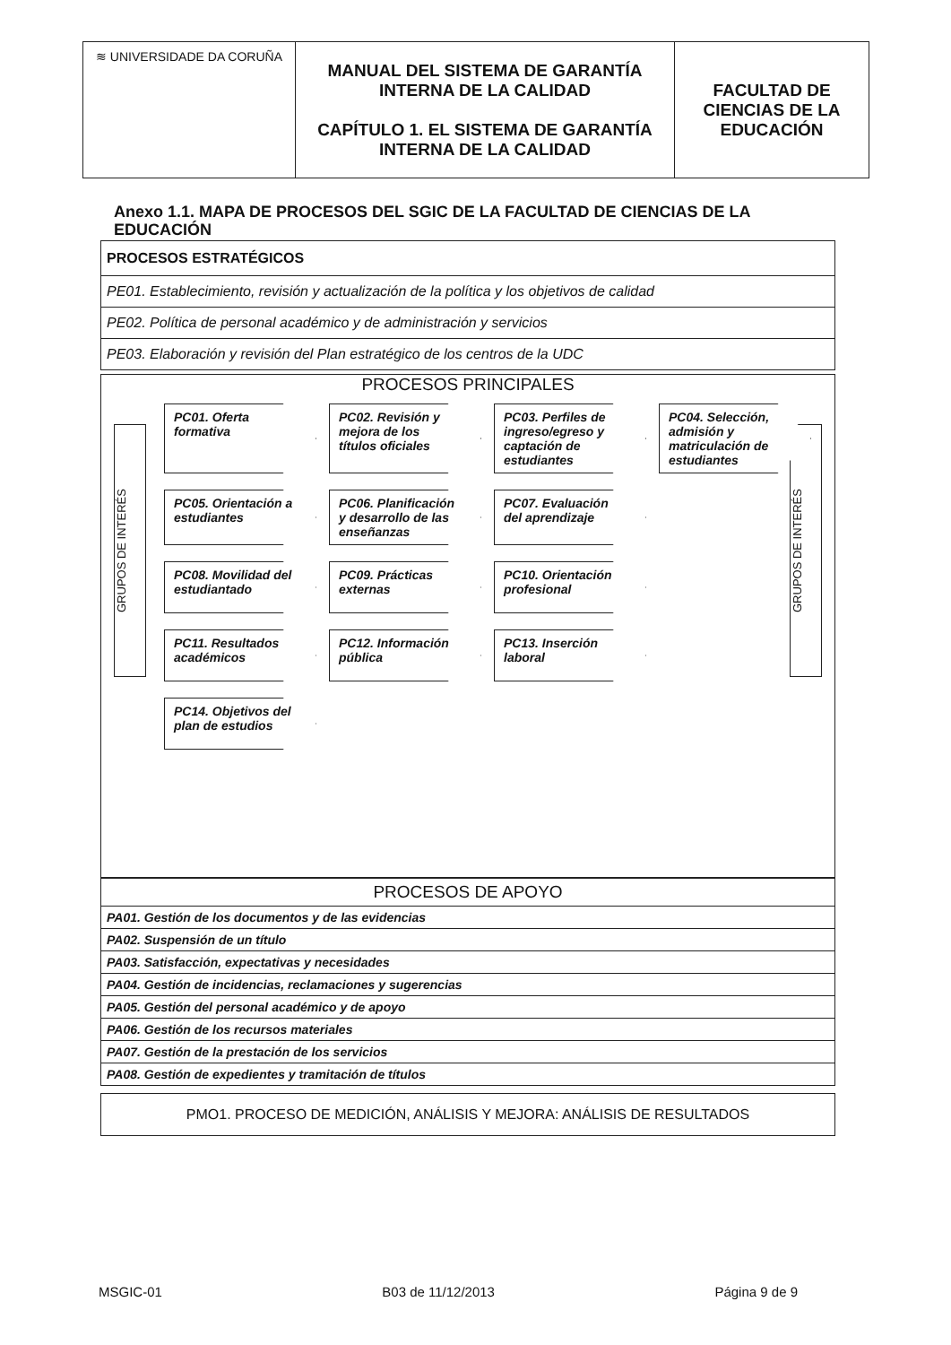| ≋ UNIVERSIDADE DA CORUÑA | MANUAL DEL SISTEMA DE GARANTÍA INTERNA DE LA CALIDAD CAPÍTULO 1. EL SISTEMA DE GARANTÍA INTERNA DE LA CALIDAD | FACULTAD DE CIENCIAS DE LA EDUCACIÓN |
Anexo 1.1. MAPA DE PROCESOS DEL SGIC DE LA FACULTAD DE CIENCIAS DE LA EDUCACIÓN
PROCESOS ESTRATÉGICOS
PE01. Establecimiento, revisión y actualización de la política y los objetivos de calidad
PE02. Política de personal académico y de administración y servicios
PE03. Elaboración y revisión del Plan estratégico de los centros de la UDC
PROCESOS PRINCIPALES
GRUPOS DE INTERÉS
GRUPOS DE INTERÉS
PC01. Oferta formativa
PC02. Revisión y mejora de los títulos oficiales
PC03. Perfiles de ingreso/egreso y captación de estudiantes
PC04. Selección, admisión y matriculación de estudiantes
PC05. Orientación a estudiantes
PC06. Planificación y desarrollo de las enseñanzas
PC07. Evaluación del aprendizaje
PC08. Movilidad del estudiantado
PC09. Prácticas externas
PC10. Orientación profesional
PC11. Resultados académicos
PC12. Información pública
PC13. Inserción laboral
PC14. Objetivos del plan de estudios
PROCESOS DE APOYO
PA01. Gestión de los documentos y de las evidencias
PA02. Suspensión de un título
PA03. Satisfacción, expectativas y necesidades
PA04. Gestión de incidencias, reclamaciones y sugerencias
PA05. Gestión del personal académico y de apoyo
PA06. Gestión de los recursos materiales
PA07. Gestión de la prestación de los servicios
PA08. Gestión de expedientes y tramitación de títulos
PMO1. PROCESO DE MEDICIÓN, ANÁLISIS Y MEJORA: ANÁLISIS DE RESULTADOS
MSGIC-01 B03 de 11/12/2013 Página 9 de 9